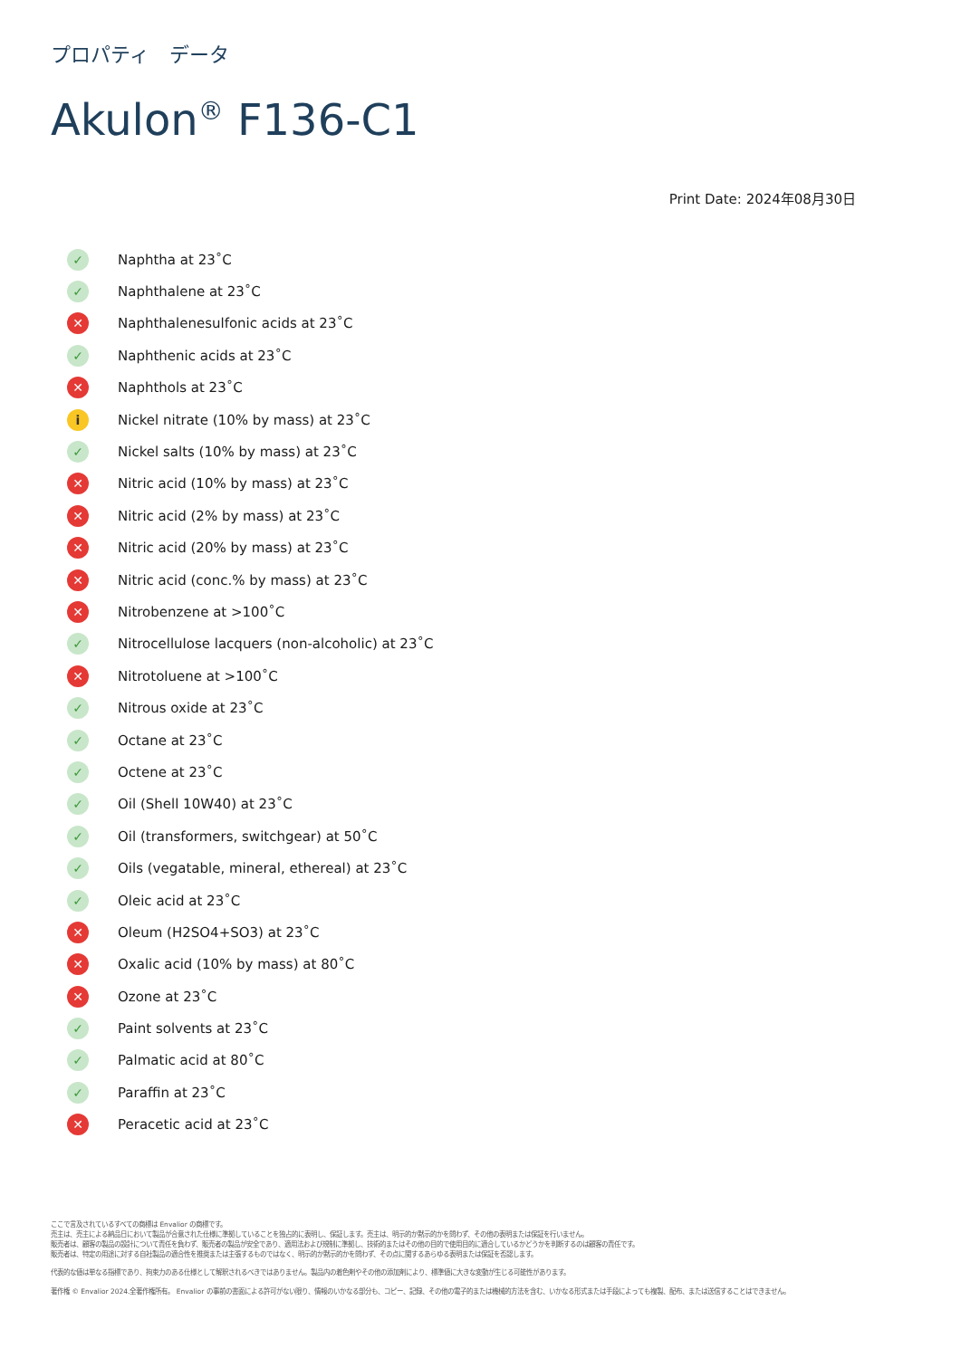プロパティ　データ
Akulon<sup>®</sup> F136-C1
Print Date: 2024年08月30日
✓ Naphtha at 23˚C
✓ Naphthalene at 23˚C
✕ Naphthalenesulfonic acids at 23˚C
✓ Naphthenic acids at 23˚C
✕ Naphthols at 23˚C
i Nickel nitrate (10% by mass) at 23˚C
✓ Nickel salts (10% by mass) at 23˚C
✕ Nitric acid (10% by mass) at 23˚C
✕ Nitric acid (2% by mass) at 23˚C
✕ Nitric acid (20% by mass) at 23˚C
✕ Nitric acid (conc.% by mass) at 23˚C
✕ Nitrobenzene at >100˚C
✓ Nitrocellulose lacquers (non-alcoholic) at 23˚C
✕ Nitrotoluene at >100˚C
✓ Nitrous oxide at 23˚C
✓ Octane at 23˚C
✓ Octene at 23˚C
✓ Oil (Shell 10W40) at 23˚C
✓ Oil (transformers, switchgear) at 50˚C
✓ Oils (vegatable, mineral, ethereal) at 23˚C
✓ Oleic acid at 23˚C
✕ Oleum (H2SO4+SO3) at 23˚C
✕ Oxalic acid (10% by mass) at 80˚C
✕ Ozone at 23˚C
✓ Paint solvents at 23˚C
✓ Palmatic acid at 80˚C
✓ Paraffin at 23˚C
✕ Peracetic acid at 23˚C
ここで言及されているすべての商標は Envalior の商標です。
売主は、売主による納品日において製品が合意された仕様に準拠していることを独占的に表明し、保証します。売主は、明示的か黙示的かを問わず、その他の表明または保証を行いません。
販売者は、顧客の製品の設計について責任を負わず、販売者の製品が安全であり、適用法および規制に準拠し、技術的またはその他の目的で使用目的に適合しているかどうかを判断するのは顧客の責任です。
販売者は、特定の用途に対する自社製品の適合性を推奨または主張するものではなく、明示的か黙示的かを問わず、その点に関するあらゆる表明または保証を否認します。
代表的な値は単なる指標であり、拘束力のある仕様として解釈されるべきではありません。製品内の着色剤やその他の添加剤により、標準値に大きな変動が生じる可能性があります。
著作権 © Envalior 2024.全著作権所有。 Envalior の事前の書面による許可がない限り、情報のいかなる部分も、コピー、記録、その他の電子的または機械的方法を含む、いかなる形式または手段によっても複製、配布、または送信することはできません。